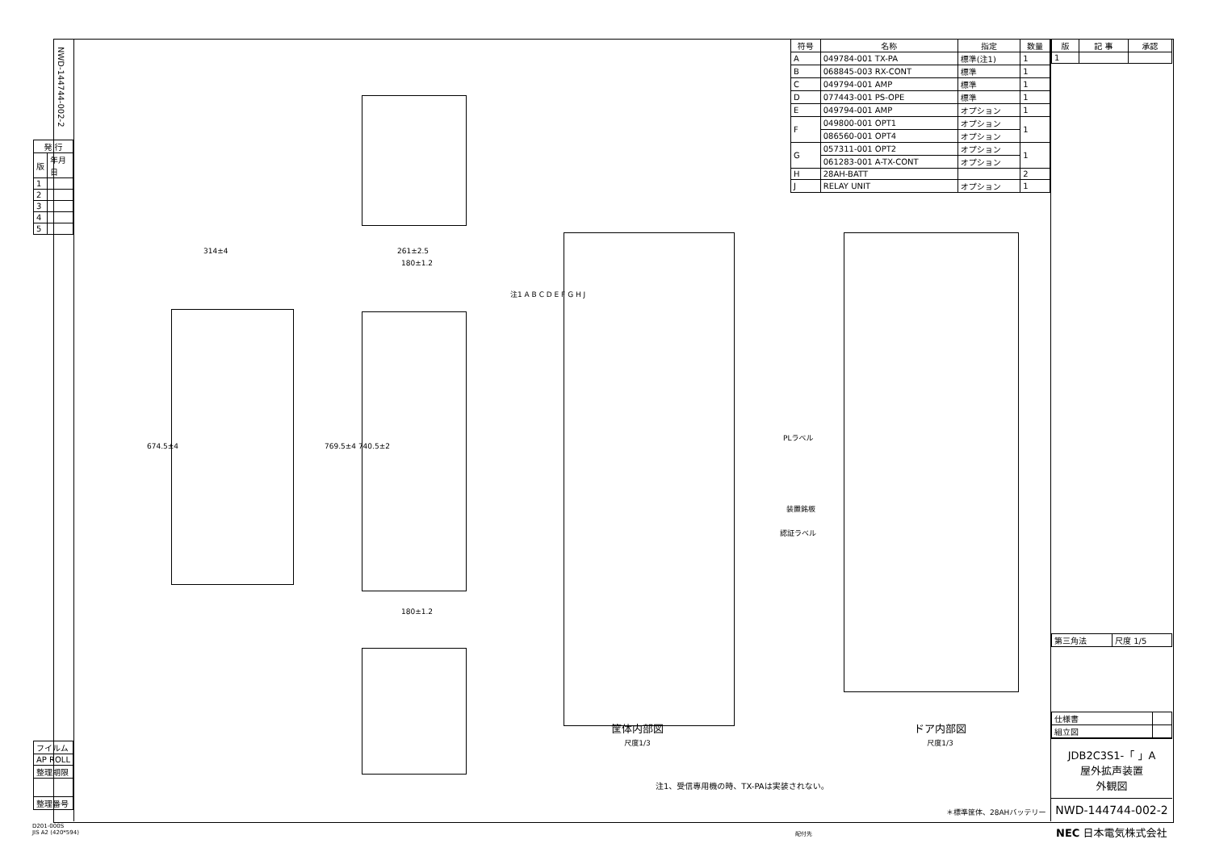NWD-144744-002-2
| 発 行 | |
| --- | --- |
| 版 | 年月日 |
| 1 | |
| 2 | |
| 3 | |
| 4 | |
| 5 | |
| フイルム |
| AP ROLL |
| 整理期限 |
| 整理番号 |
| 符号 | 名称 | 指定 | 数量 |
| --- | --- | --- | --- |
| A | 049784-001 TX-PA | 標準(注1) | 1 |
| B | 068845-003 RX-CONT | 標準 | 1 |
| C | 049794-001 AMP | 標準 | 1 |
| D | 077443-001 PS-OPE | 標準 | 1 |
| E | 049794-001 AMP | オプション | 1 |
| F | 049800-001 OPT1 | オプション | 1 |
| | 086560-001 OPT4 | オプション | |
| G | 057311-001 OPT2 | オプション | 1 |
| | 061283-001 A-TX-CONT | オプション | |
| H | 28AH-BATT | | 2 |
| J | RELAY UNIT | オプション | 1 |
314±4
674.5±4
261±2.5
180±1.2
769.5±4 740.5±2
180±1.2
注1 A B C D E F G H J
筐体内部図
尺度1/3
PLラベル
装置銘板
認証ラベル
ドア内部図
尺度1/3
注1、受信専用機の時、TX-PAは実装されない。
＊標準筐体、28AHバッテリー
| 版 | 記 事 | 承認 |
| --- | --- | --- |
| 1 | | |
| 第三角法 | 尺度 1/5 |
| 仕様書 | |
| 組立図 | |
JDB2C3S1-「 」A
屋外拡声装置
外観図
NWD-144744-002-2
D201-000S
JIS A2 (420*594)
配付先 NEC 日本電気株式会社